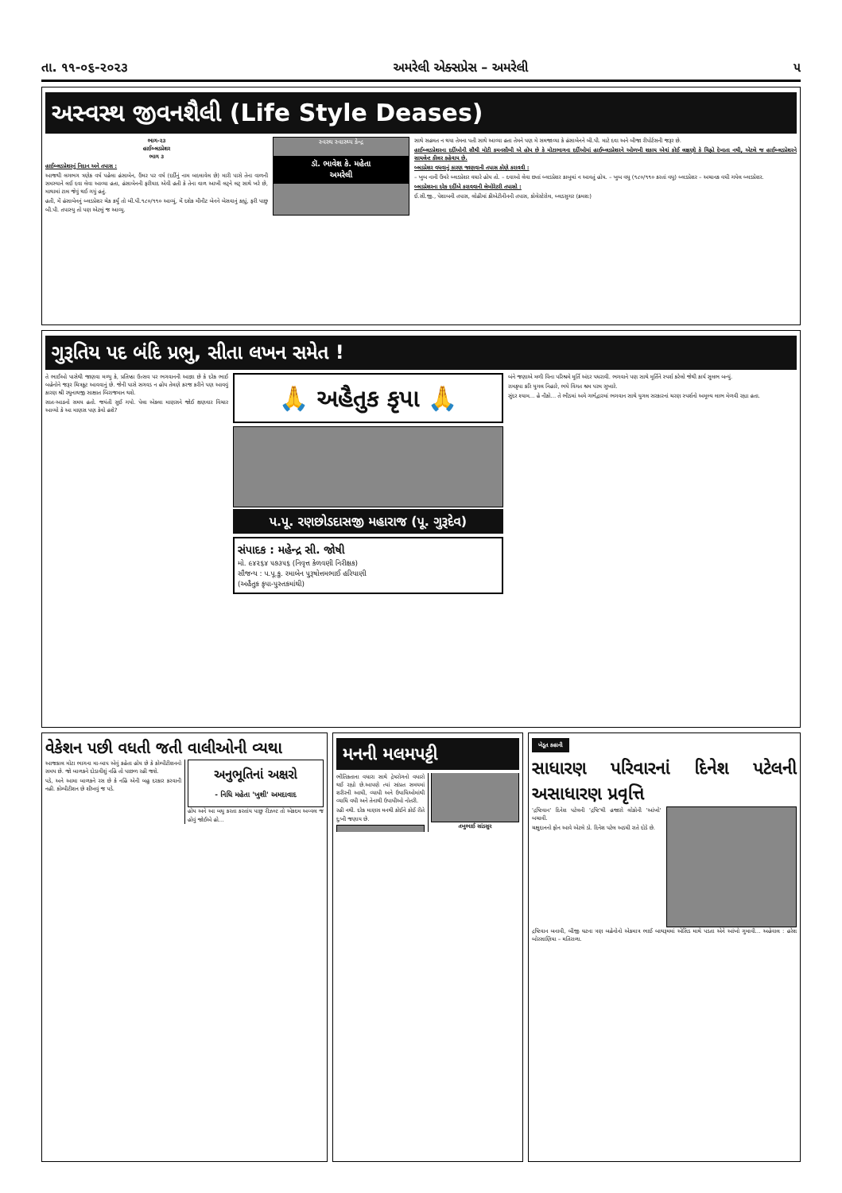તા. ૧૧-૦૬-૨૦૨૩ અમરેલી એક્સપ્રેસ – અમરેલી ૫
અસ્વસ્થ જીવનશૈલી (Life Style Deases)
ભાગ-૨૩
હાઈબ્લડપ્રેશર
ભાગ ૩
હાઈબ્લડપ્રેશરનું નિદાન અને તપાસ :
આજથી લગભગ ત્રણેક વર્ષ પહેલા હંસાબેન, ઉંમર પર વર્ષ (દર્દીનું નામ બદલાવેલ છે) મારી પાસે તેના વાળની સમસ્યાને લઈ દવા લેવા આવ્યા હતા, હંસાબેનની ફરીયાદ એવી હતી કે તેના વાળ આખી લટ્ને લટ્ સાથે ખરે છે, માથામાં ટાલ જેવું થઈ ગયું હતું.
હતી, મેં હંસાબેનનું બ્લડપ્રેશર ચેક કર્યું તો બી.પી.૧૮૦/૧૧૦ આવ્યું, મેં દશેક મીનીટ બેનને બેસવાનું કહ્યું, ફરી પાછુ બી.પી. તપાસ્યુ તો પણ એટલું જ આવ્યુ.
સ્વસ્થ સ્વાસ્થ્ય કેન્દ્ર
ડૉ. ભાવેશ કે. મહેતા
અમરેલી
સાથે સહમત ન થયા તેમના પતી સાથે આવ્યા હતા તેમને પણ મે સમજાવ્યા કે હંસાબેનને બી.પી. માટે દવા અને બીજા રીપોર્ટસની જરૂર છે.
હાઈબ્લડપ્રેશરના દર્દીઓની સૌથી મોટી કમનસીબી એ હોય છે કે મોટાભાગના દર્દીઓમાં હાઈબ્લડપ્રેશરને ઓળખી શકાય એવાં કોઈ લક્ષણો કે ચિહ્નો દેખાતા નથી, એટલે જ હાઈબ્લડપ્રેશરને સાયલેન્ટ કીલર કહેવાય છે.
બ્લડપ્રેશર વધવાનું કારણ જાણવાની તપાસ કોણે કરાવવી :
– ખુબ નાની ઉંમરે બ્લડપ્રેશર વધારે હોય તો. – દવાઓ લેવા છતાં બ્લડપ્રેશર કાબુમાં ન આવતું હોય. – ખુબ વધુ (૧૮૦/૧૧૦ કરતાં વધુ) બ્લડપ્રેશર – અચાનક વધી ગયેલ બ્લડપ્રેશર.
બ્લડપ્રેશરના દરેક દર્દીએ કરાવવાની લેબોરેટરી તપાસો :
ઈ.સી.જી., પેશાબની તપાસ, લોહીમાં ક્રીએટીનીનની તપાસ, કોલેસ્ટેરોલ, બ્લડસુગર (ક્રમશઃ)
ગુરૂતિય પદ બંદિ પ્રભુ, સીતા લખન સમેત !
તે ભાઈઓ પાસેથી જાણવા મળ્યુ કે, પ્રતિષ્ઠા ઉત્સવ પર ભગવાનની આજ્ઞા છે કે દરેક ભાઈ બહેનોને જરૂર ચિત્રકૂટ આવવાનું છે. જેની પાસે સગવડ ન હોય તેમણે કરજ કરીને પણ આવવું કારણ શ્રી રઘુનાથજી સાક્ષાત બિરાજમાન થશે.
સાત-આઠનો સમય હતો. જયંતી સુઈ ગયો. પેલા એકલા માણસને જોઈ ક્ષણવાર વિચાર આવ્યો કે આ માણસ પણ કેવો હશે?
🙏 અહૈતુક કૃપા 🙏
પ.પૂ. રણછોડદાસજી મહારાજ (પૂ. ગુરૂદેવ)
સંપાદક : મહેન્દ્ર સી. જોષી
મો. ૯૪૨૬૪ ૫૭૩૫૬ (નિવૃત્ત કેળવણી નિરીક્ષક)
સૌજન્ય : પ.પૂ.કુ. રમાબેન પુરૂષોત્તમભાઈ હરિયાણી
(અહૈતુક કૃપા-પુસ્તકમાંથી)
બંને જણાએ મળી વિના પરિશ્રમે મૂર્તિ અંદર પધરાવી. ભગવાને પણ સાથે મૂર્તિને સ્પર્શ કરેલો જેથી કાર્ય સુલભ બન્યું.
રામકૃપા કરિ યુગલ નિહારે, ભયે વિગત શ્રમ પરમ સુખારે.
સુંદર શ્યામ... હે નીકો... તે ભીડમાં અમે ગર્ભદ્વારમાં ભગવાન સાથે યુગલ સરકારનાં ચરણ સ્પર્શનો અમૂલ્ય લાભ મેળવી રહ્યા હતા.
વેકેશન પછી વધતી જતી વાલીઓની વ્યથા
આજકાલ મોટા ભાગના મા-બાપ એવું કહેતા હોય છે કે કોમ્પીટીશનનો સમય છે. જો બાળકને દોડાવીશું નહિં તો પાછળ રહી જશે.
પડે, અને આમા બાળકને રસ છે કે નહિં એની બહુ દરકાર કરવાની નહી. કોમ્પીટીશન છે શીખવું જ પડે.
અનુભૂતિનાં અક્ષરો
- નિધિ મહેતા 'ખુશી' અમદાવાદ
હોય અને આ બધુ કરતા કરતાંય પાછુ રીઝલ્ટ તો એકદમ અવ્વલ જ હોવું જોઈએ હો...
મનની મલમપટ્ટી
ભૌતિકતાના વધારા સાથે દ્રેષરોગનો વધારો થઈ રહ્યો છે.આપણે ત્યાં સાંપ્રત સમયમાં શરીરની આધી, વ્યાધી અને ઉપાધિઓમાંથી વ્યાધિ વધી અને તેનાથી ઉપાધીઓ નોતરી.
રહી નથી. દરેક માણસ મનથી કોઈને કોઈ રીતે દુઃખી જણાય છે.
તખુભાઈ સાંડસુર
ખેડૂત કહાની
સાધારણ પરિવારનાં દિનેશ પટેલની અસાધારણ પ્રવૃત્તિ
'દ્રષ્ટિવાન' દિનેશ પટેલની 'દ્રષ્ટિ'થી હજારો લોકોની 'આંખો' બચાવી.
ચક્ષુદાનનો ફોન આવે એટલે ડો. દિનેશ પટેલ અડધી રાતે દોડે છે.
દ્રષ્ટિવાન બનાવી, બીજી ઘટના ત્રણ બહેનોનો એકમાત્ર ભાઈ બાથરૂમમાં એસિડ માથે પડતા એને આંખો ગુમાવી... અહેવાલ : હરેશ બોરસાણિયા – મતિરાળા.